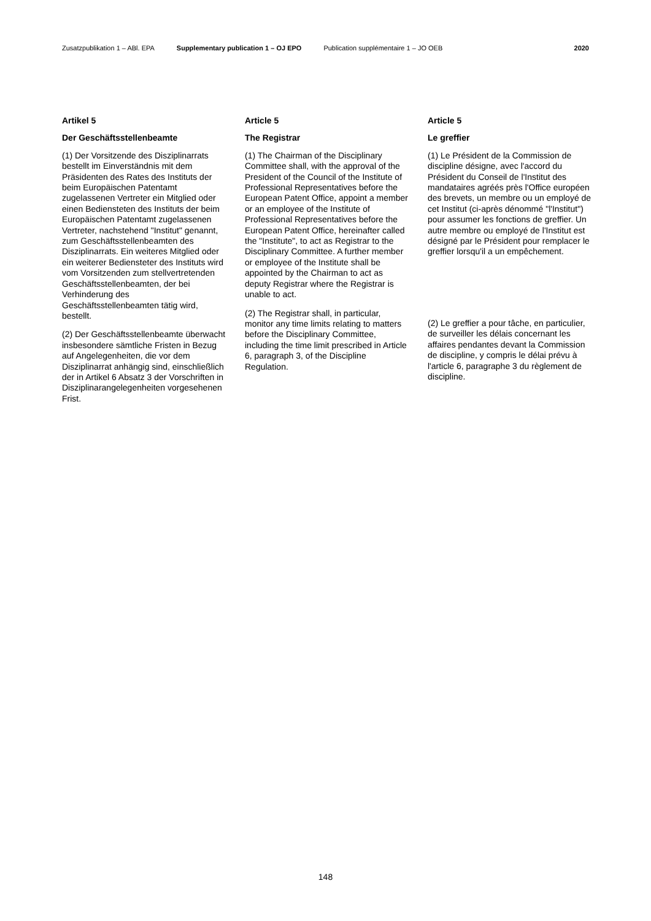Zusatzpublikation 1 – ABl. EPA Supplementary publication 1 – OJ EPO Publication supplémentaire 1 – JO OEB 2020
Artikel 5
Der Geschäftsstellenbeamte
(1) Der Vorsitzende des Disziplinarrats bestellt im Einverständnis mit dem Präsidenten des Rates des Instituts der beim Europäischen Patentamt zugelassenen Vertreter ein Mitglied oder einen Bediensteten des Instituts der beim Europäischen Patentamt zugelassenen Vertreter, nachstehend "Institut" genannt, zum Geschäftsstellenbeamten des Disziplinarrats. Ein weiteres Mitglied oder ein weiterer Bediensteter des Instituts wird vom Vorsitzenden zum stellvertretenden Geschäftsstellenbeamten, der bei Verhinderung des Geschäftsstellenbeamten tätig wird, bestellt.
(2) Der Geschäftsstellenbeamte überwacht insbesondere sämtliche Fristen in Bezug auf Angelegenheiten, die vor dem Disziplinarrat anhängig sind, einschließlich der in Artikel 6 Absatz 3 der Vorschriften in Disziplinarangelegenheiten vorgesehenen Frist.
Article 5
The Registrar
(1) The Chairman of the Disciplinary Committee shall, with the approval of the President of the Council of the Institute of Professional Representatives before the European Patent Office, appoint a member or an employee of the Institute of Professional Representatives before the European Patent Office, hereinafter called the "Institute", to act as Registrar to the Disciplinary Committee. A further member or employee of the Institute shall be appointed by the Chairman to act as deputy Registrar where the Registrar is unable to act.
(2) The Registrar shall, in particular, monitor any time limits relating to matters before the Disciplinary Committee, including the time limit prescribed in Article 6, paragraph 3, of the Discipline Regulation.
Article 5
Le greffier
(1) Le Président de la Commission de discipline désigne, avec l'accord du Président du Conseil de l'Institut des mandataires agréés près l'Office européen des brevets, un membre ou un employé de cet Institut (ci-après dénommé "l'Institut") pour assumer les fonctions de greffier. Un autre membre ou employé de l'Institut est désigné par le Président pour remplacer le greffier lorsqu'il a un empêchement.
(2) Le greffier a pour tâche, en particulier, de surveiller les délais concernant les affaires pendantes devant la Commission de discipline, y compris le délai prévu à l'article 6, paragraphe 3 du règlement de discipline.
148